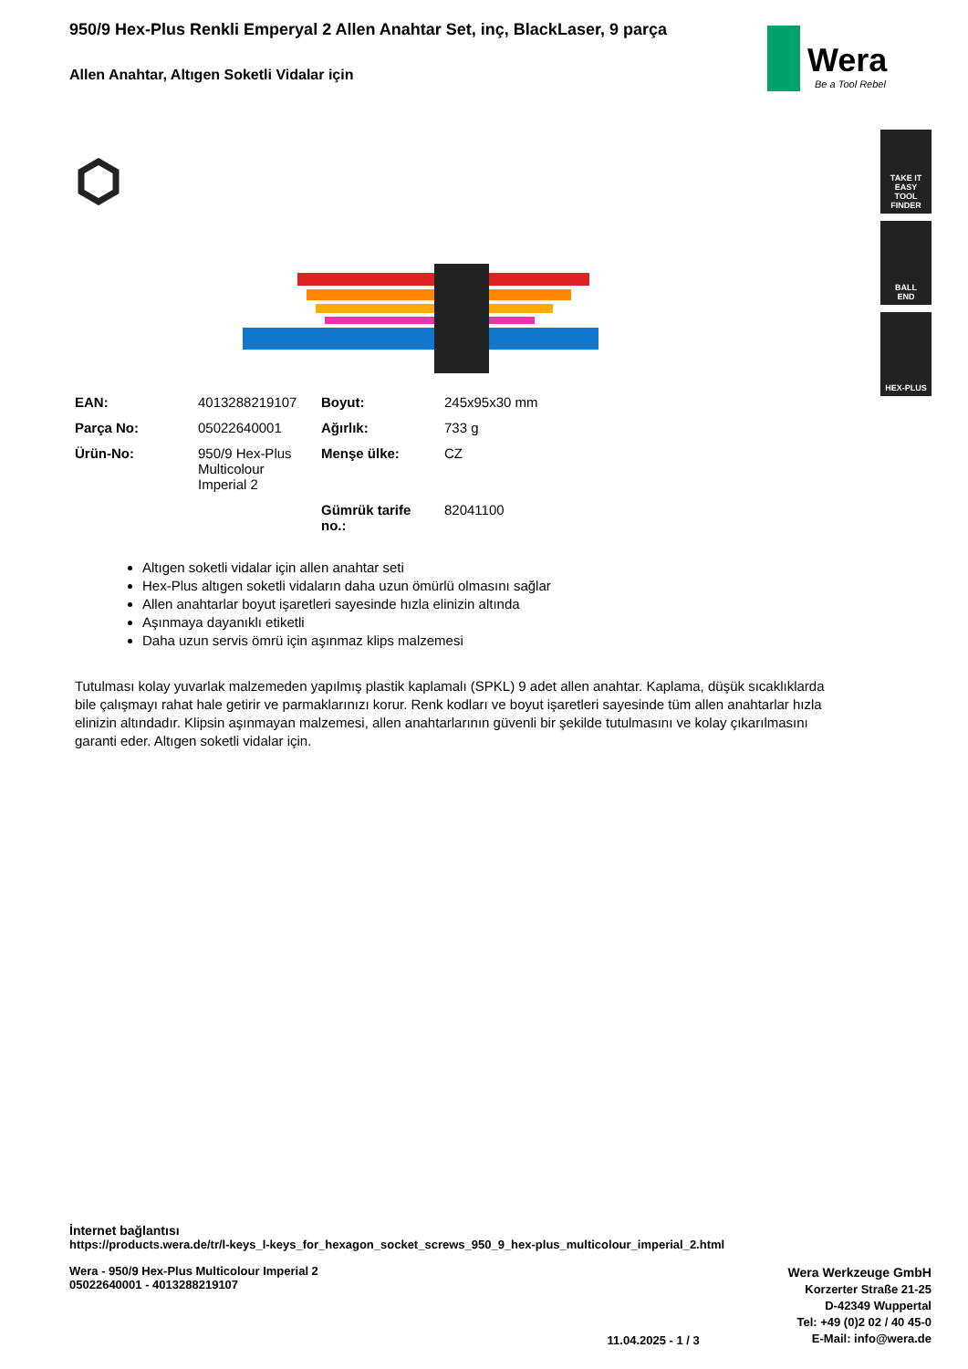Wera
Be a Tool Rebel
TAKE IT EASY
TOOL FINDER
BALL
END
HEX-PLUS
950/9 Hex-Plus Renkli Emperyal 2 Allen Anahtar Set, inç, BlackLaser, 9 parça
Allen Anahtar, Altıgen Soketli Vidalar için
| EAN: | 4013288219107 | Boyut: | 245x95x30 mm |
| Parça No: | 05022640001 | Ağırlık: | 733 g |
| Ürün-No: | 950/9 Hex-Plus Multicolour Imperial 2 | Menşe ülke: | CZ |
| | | Gümrük tarife no.: | 82041100 |
Altıgen soketli vidalar için allen anahtar seti
Hex-Plus altıgen soketli vidaların daha uzun ömürlü olmasını sağlar
Allen anahtarlar boyut işaretleri sayesinde hızla elinizin altında
Aşınmaya dayanıklı etiketli
Daha uzun servis ömrü için aşınmaz klips malzemesi
Tutulması kolay yuvarlak malzemeden yapılmış plastik kaplamalı (SPKL) 9 adet allen anahtar. Kaplama, düşük sıcaklıklarda bile çalışmayı rahat hale getirir ve parmaklarınızı korur. Renk kodları ve boyut işaretleri sayesinde tüm allen anahtarlar hızla elinizin altındadır. Klipsin aşınmayan malzemesi, allen anahtarlarının güvenli bir şekilde tutulmasını ve kolay çıkarılmasını garanti eder. Altıgen soketli vidalar için.
İnternet bağlantısı
https://products.wera.de/tr/l-keys_l-keys_for_hexagon_socket_screws_950_9_hex-plus_multicolour_imperial_2.html
Wera - 950/9 Hex-Plus Multicolour Imperial 2
05022640001 - 4013288219107
11.04.2025 - 1 / 3
Wera Werkzeuge GmbH
Korzerter Straße 21-25
D-42349 Wuppertal
Tel: +49 (0)2 02 / 40 45-0
E-Mail: info@wera.de